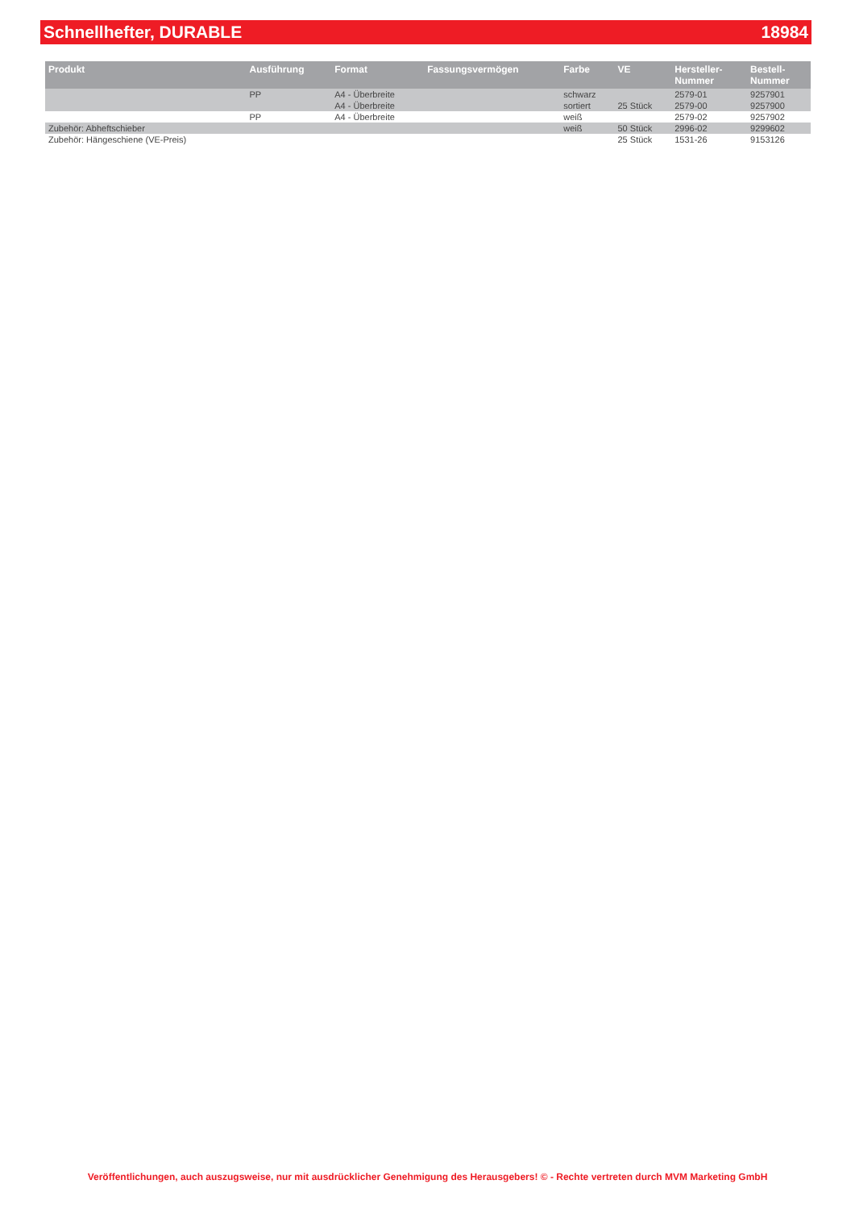Schnellhefter, DURABLE 18984
| Produkt | Ausführung | Format | Fassungsvermögen | Farbe | VE | Hersteller- Nummer | Bestell- Nummer |
| --- | --- | --- | --- | --- | --- | --- | --- |
| | PP | A4 - Überbreite A4 - Überbreite | | schwarz sortiert | 25 Stück | 2579-01 2579-00 | 9257901 9257900 |
| | PP | A4 - Überbreite | | weiß | | 2579-02 | 9257902 |
| Zubehör: Abheftschieber | | | | weiß | 50 Stück | 2996-02 | 9299602 |
| Zubehör: Hängeschiene (VE-Preis) | | | | | 25 Stück | 1531-26 | 9153126 |
Veröffentlichungen, auch auszugsweise, nur mit ausdrücklicher Genehmigung des Herausgebers! © - Rechte vertreten durch MVM Marketing GmbH